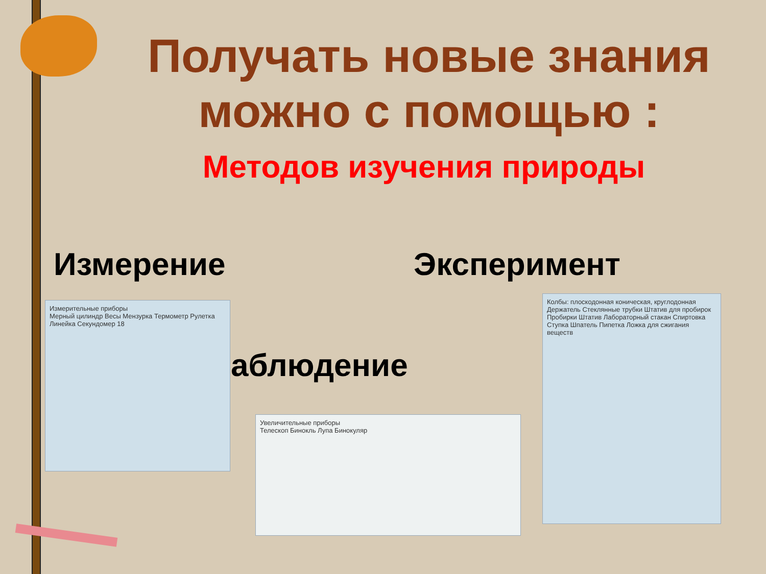Получать новые знания
можно с помощью :
Методов изучения природы
Измерение Эксперимент
аблюдение
Измерительные приборы
Мерный цилиндр Весы Мензурка Термометр Рулетка Линейка Секундомер 18
Увеличительные приборы
Телескоп Бинокль Лупа Бинокуляр
Колбы: плоскодонная коническая, круглодонная
Держатель Стеклянные трубки Штатив для пробирок Пробирки Штатив Лабораторный стакан Спиртовка Ступка Шпатель Пипетка Ложка для сжигания веществ